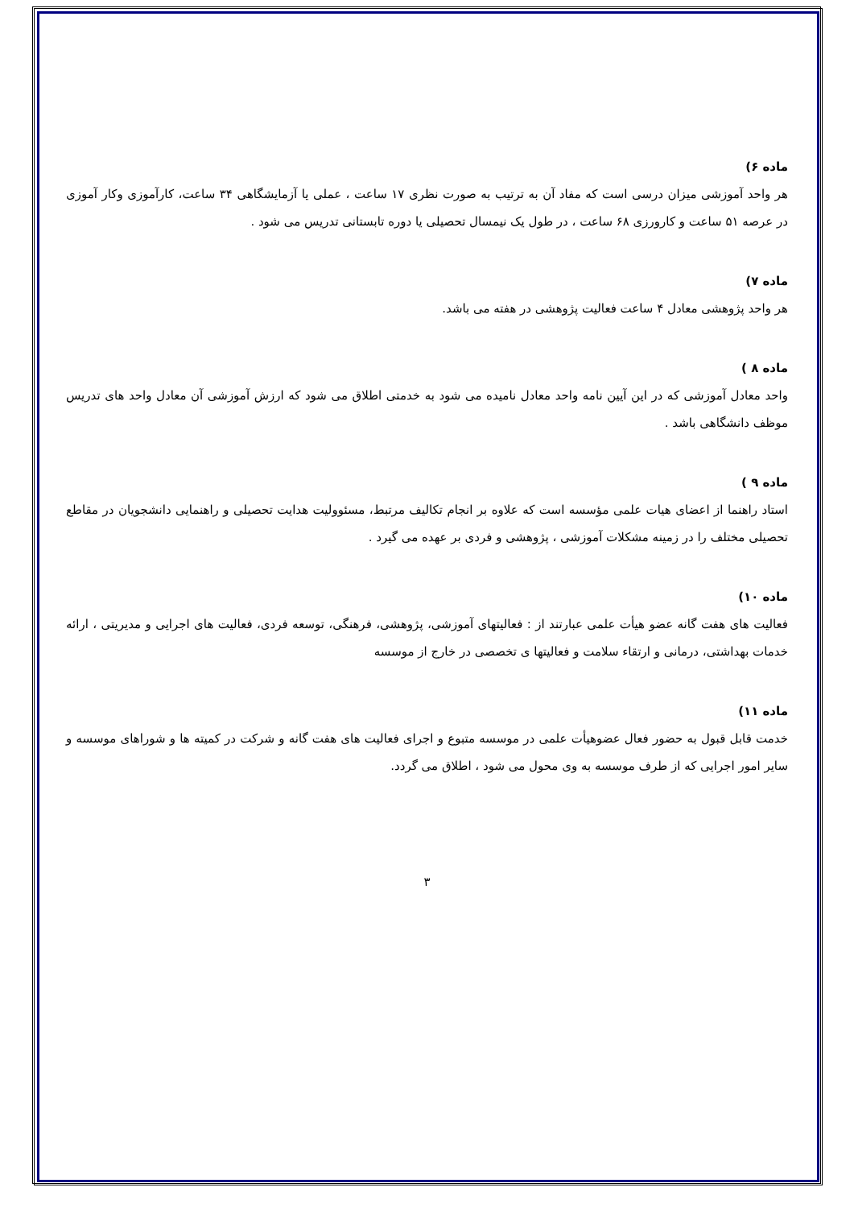ماده ۶)
هر واحد آموزشی میزان درسی است که مفاد آن به ترتیب به صورت نظری ۱۷ ساعت ، عملی یا آزمایشگاهی ۳۴ ساعت، کارآموزی وکار آموزی در عرصه ۵۱ ساعت و کارورزی ۶۸ ساعت ، در طول یک نیمسال تحصیلی یا دوره تابستانی تدریس می شود .
ماده ۷)
هر واحد پژوهشی معادل ۴ ساعت فعالیت پژوهشی در هفته می باشد.
ماده ۸ )
واحد معادل آموزشی که در این آیین نامه واحد معادل نامیده می شود به خدمتی اطلاق می شود که ارزش آموزشی آن معادل واحد های تدریس موظف دانشگاهی باشد .
ماده ۹ )
استاد راهنما از اعضای هیات علمی مؤسسه است که علاوه بر انجام تکالیف مرتبط، مسئوولیت هدایت تحصیلی و راهنمایی دانشجویان در مقاطع تحصیلی مختلف را در زمینه مشکلات آموزشی ، پژوهشی و فردی بر عهده می گیرد .
ماده ۱۰)
فعالیت های هفت گانه عضو هیأت علمی عبارتند از : فعالیتهای آموزشی، پژوهشی، فرهنگی، توسعه فردی، فعالیت های اجرایی و مدیریتی ، ارائه خدمات بهداشتی، درمانی و ارتقاء سلامت و فعالیتها ی تخصصی در خارج از موسسه
ماده ۱۱)
خدمت قابل قبول به حضور فعال عضوهیأت علمی در موسسه متبوع و اجرای فعالیت های هفت گانه و شرکت در کمیته ها و شوراهای موسسه و سایر امور اجرایی که از طرف موسسه به وی محول می شود ، اطلاق می گردد.
۳